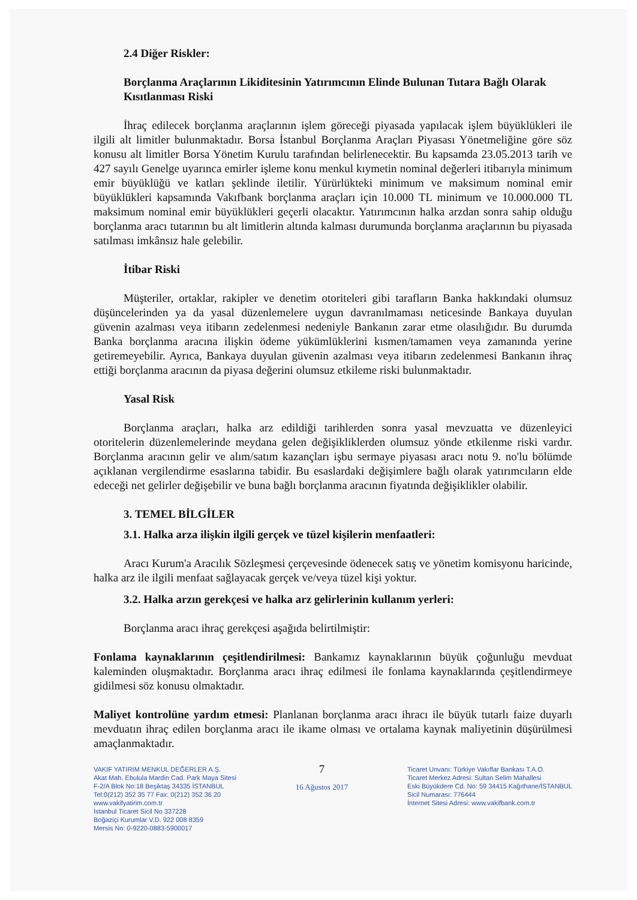2.4 Diğer Riskler:
Borçlanma Araçlarının Likiditesinin Yatırımcının Elinde Bulunan Tutara Bağlı Olarak Kısıtlanması Riski
İhraç edilecek borçlanma araçlarının işlem göreceği piyasada yapılacak işlem büyüklükleri ile ilgili alt limitler bulunmaktadır. Borsa İstanbul Borçlanma Araçları Piyasası Yönetmeliğine göre söz konusu alt limitler Borsa Yönetim Kurulu tarafından belirlenecektir. Bu kapsamda 23.05.2013 tarih ve 427 sayılı Genelge uyarınca emirler işleme konu menkul kıymetin nominal değerleri itibarıyla minimum emir büyüklüğü ve katları şeklinde iletilir. Yürürlükteki minimum ve maksimum nominal emir büyüklükleri kapsamında Vakıfbank borçlanma araçları için 10.000 TL minimum ve 10.000.000 TL maksimum nominal emir büyüklükleri geçerli olacaktır. Yatırımcının halka arzdan sonra sahip olduğu borçlanma aracı tutarının bu alt limitlerin altında kalması durumunda borçlanma araçlarının bu piyasada satılması imkânsız hale gelebilir.
İtibar Riski
Müşteriler, ortaklar, rakipler ve denetim otoriteleri gibi tarafların Banka hakkındaki olumsuz düşüncelerinden ya da yasal düzenlemelere uygun davranılmaması neticesinde Bankaya duyulan güvenin azalması veya itibarın zedelenmesi nedeniyle Bankanın zarar etme olasılığıdır. Bu durumda Banka borçlanma aracına ilişkin ödeme yükümlüklerini kısmen/tamamen veya zamanında yerine getiremeyebilir. Ayrıca, Bankaya duyulan güvenin azalması veya itibarın zedelenmesi Bankanın ihraç ettiği borçlanma aracının da piyasa değerini olumsuz etkileme riski bulunmaktadır.
Yasal Risk
Borçlanma araçları, halka arz edildiği tarihlerden sonra yasal mevzuatta ve düzenleyici otoritelerin düzenlemelerinde meydana gelen değişikliklerden olumsuz yönde etkilenme riski vardır. Borçlanma aracının gelir ve alım/satım kazançları işbu sermaye piyasası aracı notu 9. no'lu bölümde açıklanan vergilendirme esaslarına tabidir. Bu esaslardaki değişimlere bağlı olarak yatırımcıların elde edeceği net gelirler değişebilir ve buna bağlı borçlanma aracının fiyatında değişiklikler olabilir.
3. TEMEL BİLGİLER
3.1. Halka arza ilişkin ilgili gerçek ve tüzel kişilerin menfaatleri:
Aracı Kurum'a Aracılık Sözleşmesi çerçevesinde ödenecek satış ve yönetim komisyonu haricinde, halka arz ile ilgili menfaat sağlayacak gerçek ve/veya tüzel kişi yoktur.
3.2. Halka arzın gerekçesi ve halka arz gelirlerinin kullanım yerleri:
Borçlanma aracı ihraç gerekçesi aşağıda belirtilmiştir:
Fonlama kaynaklarının çeşitlendirilmesi: Bankamız kaynaklarının büyük çoğunluğu mevduat kaleminden oluşmaktadır. Borçlanma aracı ihraç edilmesi ile fonlama kaynaklarında çeşitlendirmeye gidilmesi söz konusu olmaktadır.
Maliyet kontrolüne yardım etmesi: Planlanan borçlanma aracı ihracı ile büyük tutarlı faize duyarlı mevduatın ihraç edilen borçlanma aracı ile ikame olması ve ortalama kaynak maliyetinin düşürülmesi amaçlanmaktadır.
VAKIF YATIRIM MENKUL DEĞERLER A.Ş.
Akat Mah. Ebulula Mardin Cad. Park Maya Sitesi
F-2/A Blok No:18 Beşiktaş 34335 İSTANBUL
Tel:0(212) 352 35 77 Fax: 0(212) 352 36 20
www.vakifyatirim.com.tr
İstanbul Ticaret Sicil No 337228
Boğaziçi Kurumlar V.D. 922 008 8359
Mersis No: 0-9220-0883-5900017
7
16 Ağustos 2017
Ticaret Unvanı: Türkiye Vakıflar Bankası T.A.O.
Ticaret Merkez Adresi: Sultan Selim Mahallesi
Eski Büyükdere Cd. No: 59 34415 Kağıthane/İSTANBUL
Sicil Numarası: 776444
İnternet Sitesi Adresi: www.vakifbank.com.tr